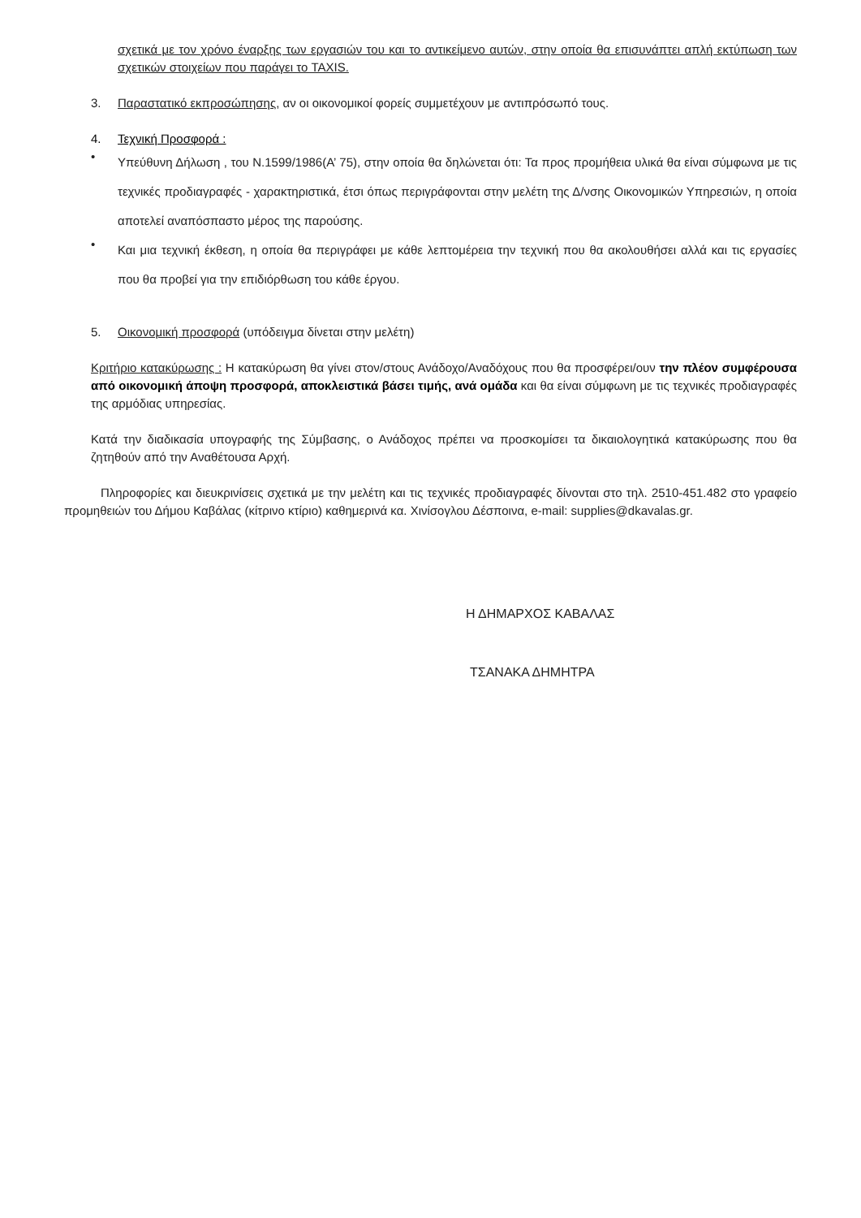σχετικά με τον χρόνο έναρξης των εργασιών του και το αντικείμενο αυτών, στην οποία θα επισυνάπτει απλή εκτύπωση των σχετικών στοιχείων που παράγει το TAXIS.
3. Παραστατικό εκπροσώπησης, αν οι οικονομικοί φορείς συμμετέχουν με αντιπρόσωπό τους.
4. Τεχνική Προσφορά :
• Υπεύθυνη Δήλωση , του Ν.1599/1986(Α’ 75), στην οποία θα δηλώνεται ότι: Τα προς προμήθεια υλικά θα είναι σύμφωνα με τις τεχνικές προδιαγραφές - χαρακτηριστικά, έτσι όπως περιγράφονται στην μελέτη της Δ/νσης Οικονομικών Υπηρεσιών, η οποία αποτελεί αναπόσπαστο μέρος της παρούσης.
• Και μια τεχνική έκθεση, η οποία θα περιγράφει με κάθε λεπτομέρεια την τεχνική που θα ακολουθήσει αλλά και τις εργασίες που θα προβεί για την επιδιόρθωση του κάθε έργου.
5. Οικονομική προσφορά (υπόδειγμα δίνεται στην μελέτη)
Κριτήριο κατακύρωσης : Η κατακύρωση θα γίνει στον/στους Ανάδοχο/Αναδόχους που θα προσφέρει/ουν την πλέον συμφέρουσα από οικονομική άποψη προσφορά, αποκλειστικά βάσει τιμής, ανά ομάδα και θα είναι σύμφωνη με τις τεχνικές προδιαγραφές της αρμόδιας υπηρεσίας.
Κατά την διαδικασία υπογραφής της Σύμβασης, ο Ανάδοχος πρέπει να προσκομίσει τα δικαιολογητικά κατακύρωσης που θα ζητηθούν από την Αναθέτουσα Αρχή.
Πληροφορίες και διευκρινίσεις σχετικά με την μελέτη και τις τεχνικές προδιαγραφές δίνονται στο τηλ. 2510-451.482 στο γραφείο προμηθειών του Δήμου Καβάλας (κίτρινο κτίριο) καθημερινά κα. Χινίσογλου Δέσποινα, e-mail: supplies@dkavalas.gr.
Η ΔΗΜΑΡΧΟΣ ΚΑΒΑΛΑΣ
ΤΣΑΝΑΚΑ ΔΗΜΗΤΡΑ